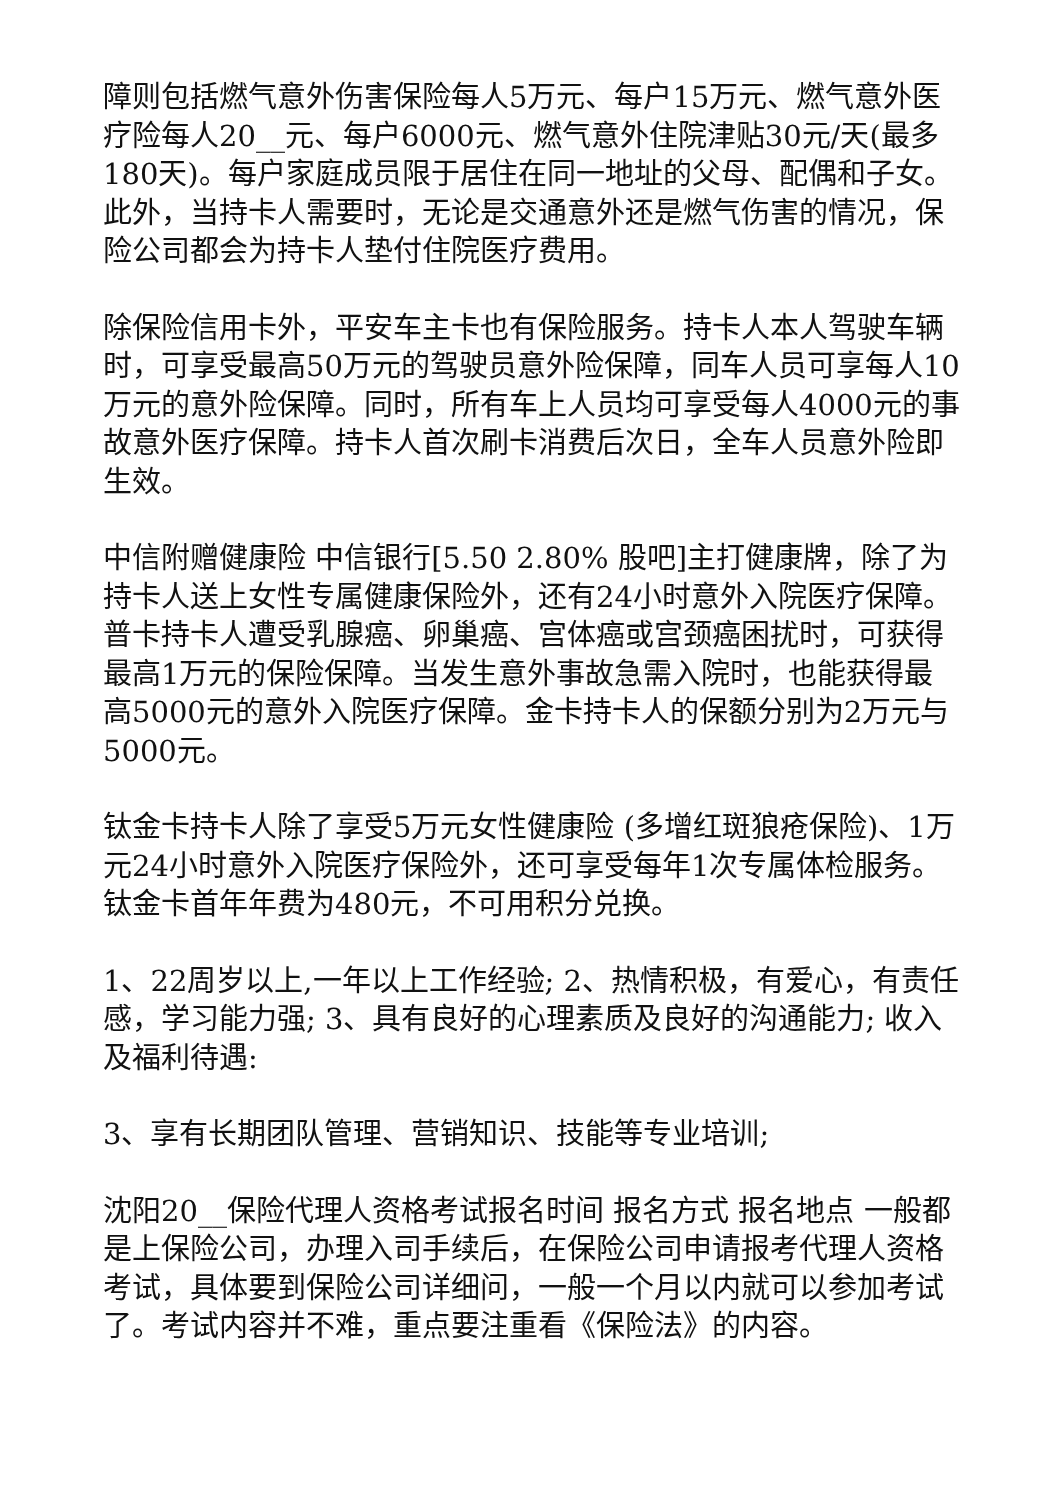障则包括燃气意外伤害保险每人5万元、每户15万元、燃气意外医疗险每人20__元、每户6000元、燃气意外住院津贴30元/天(最多180天)。每户家庭成员限于居住在同一地址的父母、配偶和子女。此外，当持卡人需要时，无论是交通意外还是燃气伤害的情况，保险公司都会为持卡人垫付住院医疗费用。
除保险信用卡外，平安车主卡也有保险服务。持卡人本人驾驶车辆时，可享受最高50万元的驾驶员意外险保障，同车人员可享每人10万元的意外险保障。同时，所有车上人员均可享受每人4000元的事故意外医疗保障。持卡人首次刷卡消费后次日，全车人员意外险即生效。
中信附赠健康险 中信银行[5.50 2.80% 股吧]主打健康牌，除了为持卡人送上女性专属健康保险外，还有24小时意外入院医疗保障。普卡持卡人遭受乳腺癌、卵巢癌、宫体癌或宫颈癌困扰时，可获得最高1万元的保险保障。当发生意外事故急需入院时，也能获得最高5000元的意外入院医疗保障。金卡持卡人的保额分别为2万元与5000元。
钛金卡持卡人除了享受5万元女性健康险 (多增红斑狼疮保险)、1万元24小时意外入院医疗保险外，还可享受每年1次专属体检服务。钛金卡首年年费为480元，不可用积分兑换。
1、22周岁以上,一年以上工作经验; 2、热情积极，有爱心，有责任感，学习能力强; 3、具有良好的心理素质及良好的沟通能力; 收入及福利待遇:
3、享有长期团队管理、营销知识、技能等专业培训;
沈阳20__保险代理人资格考试报名时间 报名方式 报名地点 一般都是上保险公司，办理入司手续后，在保险公司申请报考代理人资格考试，具体要到保险公司详细问，一般一个月以内就可以参加考试了。考试内容并不难，重点要注重看《保险法》的内容。